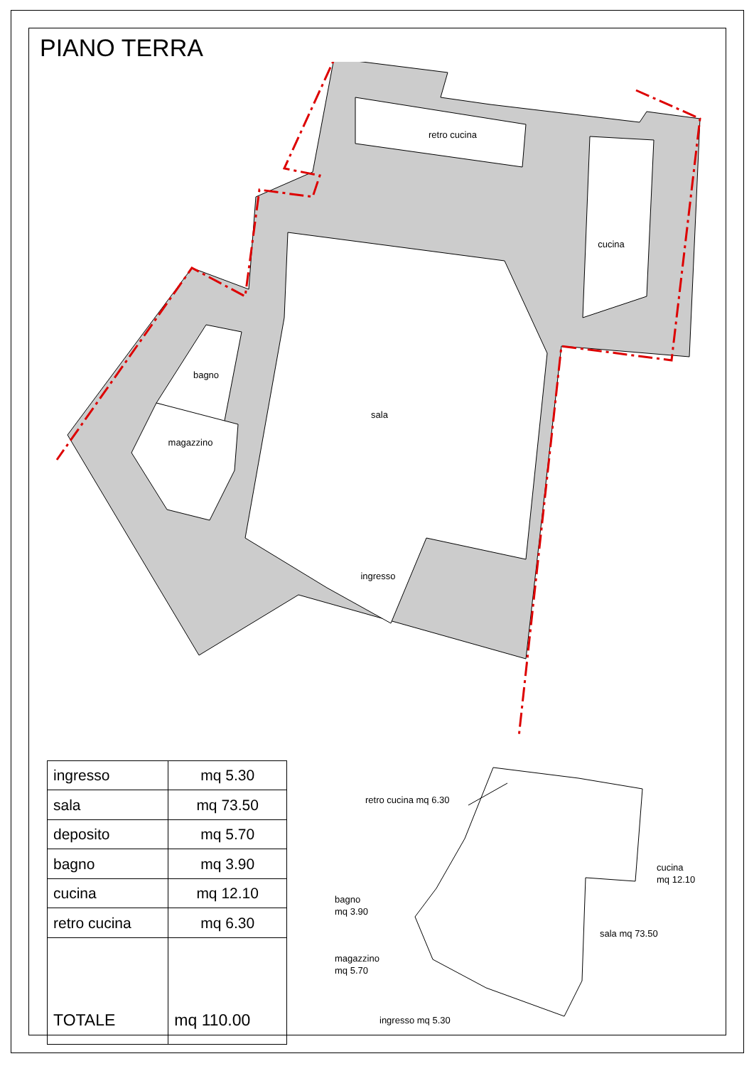PIANO TERRA
retro cucina
cucina
bagno
sala
magazzino
ingresso
| ingresso | mq 5.30 |
| sala | mq 73.50 |
| deposito | mq 5.70 |
| bagno | mq 3.90 |
| cucina | mq 12.10 |
| retro cucina | mq 6.30 |
| TOTALE | mq 110.00 |
retro cucina mq 6.30
cucina
mq 12.10
bagno
mq 3.90
sala mq 73.50
magazzino
mq 5.70
ingresso mq 5.30